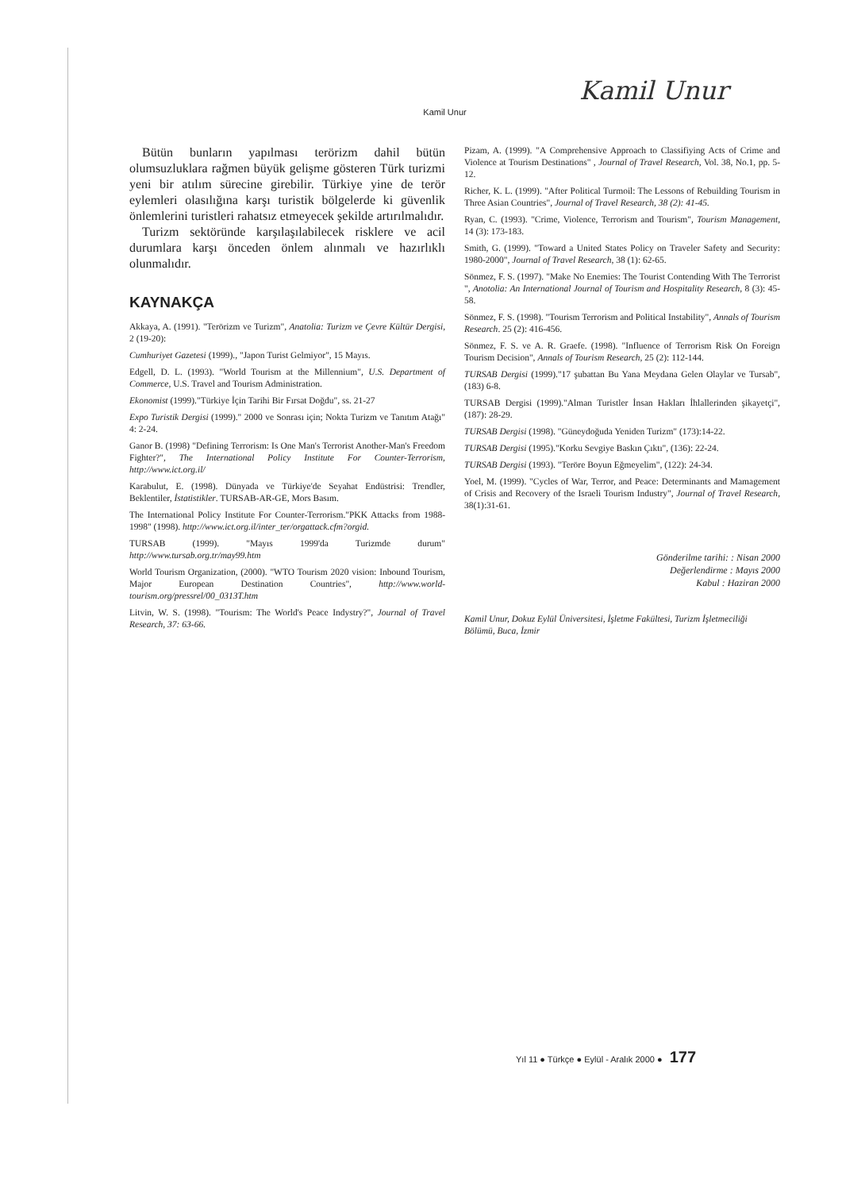Kamil Unur
Kamil Unur
Bütün bunların yapılması terörizm dahil bütün olumsuzluklara rağmen büyük gelişme gösteren Türk turizmi yeni bir atılım sürecine girebilir. Türkiye yine de terör eylemleri olasılığına karşı turistik bölgelerde ki güvenlik önlemlerini turistleri rahatsız etmeyecek şekilde artırılmalıdır.
Turizm sektöründe karşılaşılabilecek risklere ve acil durumlara karşı önceden önlem alınmalı ve hazırlıklı olunmalıdır.
KAYNAKÇA
Akkaya, A. (1991). "Terörizm ve Turizm", Anatolia: Turizm ve Çevre Kültür Dergisi, 2 (19-20):
Cumhuriyet Gazetesi (1999)., "Japon Turist Gelmiyor", 15 Mayıs.
Edgell, D. L. (1993). "World Tourism at the Millennium", U.S. Department of Commerce, U.S. Travel and Tourism Administration.
Ekonomist (1999)."Türkiye İçin Tarihi Bir Fırsat Doğdu", ss. 21-27
Expo Turistik Dergisi (1999)." 2000 ve Sonrası için; Nokta Turizm ve Tanıtım Atağı" 4: 2-24.
Ganor B. (1998) "Defining Terrorism: Is One Man's Terrorist Another-Man's Freedom Fighter?", The International Policy Institute For Counter-Terrorism, http://www.ict.org.il/
Karabulut, E. (1998). Dünyada ve Türkiye'de Seyahat Endüstrisi: Trendler, Beklentiler, İstatistikler. TURSAB-AR-GE, Mors Basım.
The International Policy Institute For Counter-Terrorism."PKK Attacks from 1988-1998" (1998). http://www.ict.org.il/inter_ter/orgattack.cfm?orgid.
TURSAB (1999). "Mayıs 1999'da Turizmde durum" http://www.tursab.org.tr/may99.htm
World Tourism Organization, (2000). "WTO Tourism 2020 vision: Inbound Tourism, Major European Destination Countries", http://www.world-tourism.org/pressrel/00_0313T.htm
Litvin, W. S. (1998). "Tourism: The World's Peace Indystry?", Journal of Travel Research, 37: 63-66.
Pizam, A. (1999). "A Comprehensive Approach to Classifiying Acts of Crime and Violence at Tourism Destinations" , Journal of Travel Research, Vol. 38, No.1, pp. 5-12.
Richer, K. L. (1999). "After Political Turmoil: The Lessons of Rebuilding Tourism in Three Asian Countries", Journal of Travel Research, 38 (2): 41-45.
Ryan, C. (1993). "Crime, Violence, Terrorism and Tourism", Tourism Management, 14 (3): 173-183.
Smith, G. (1999). "Toward a United States Policy on Traveler Safety and Security: 1980-2000", Journal of Travel Research, 38 (1): 62-65.
Sönmez, F. S. (1997). "Make No Enemies: The Tourist Contending With The Terrorist ", Anotolia: An International Journal of Tourism and Hospitality Research, 8 (3): 45-58.
Sönmez, F. S. (1998). "Tourism Terrorism and Political Instability", Annals of Tourism Research. 25 (2): 416-456.
Sönmez, F. S. ve A. R. Graefe. (1998). "Influence of Terrorism Risk On Foreign Tourism Decision", Annals of Tourism Research, 25 (2): 112-144.
TURSAB Dergisi (1999)."17 şubattan Bu Yana Meydana Gelen Olaylar ve Tursab",(183) 6-8.
TURSAB Dergisi (1999)."Alman Turistler İnsan Hakları İhlallerinden şikayetçi", (187): 28-29.
TURSAB Dergisi (1998). "Güneydoğuda Yeniden Turizm" (173):14-22.
TURSAB Dergisi (1995)."Korku Sevgiye Baskın Çıktı", (136): 22-24.
TURSAB Dergisi (1993). "Teröre Boyun Eğmeyelim", (122): 24-34.
Yoel, M. (1999). "Cycles of War, Terror, and Peace: Determinants and Mamagement of Crisis and Recovery of the Israeli Tourism Industry", Journal of Travel Research, 38(1):31-61.
Gönderilme tarihi: : Nisan 2000
Değerlendirme : Mayıs 2000
Kabul : Haziran 2000
Kamil Unur, Dokuz Eylül Üniversitesi, İşletme Fakültesi, Turizm İşletmeciliği Bölümü, Buca, İzmir
Yıl 11 ● Türkçe ● Eylül - Aralık 2000 ● 177